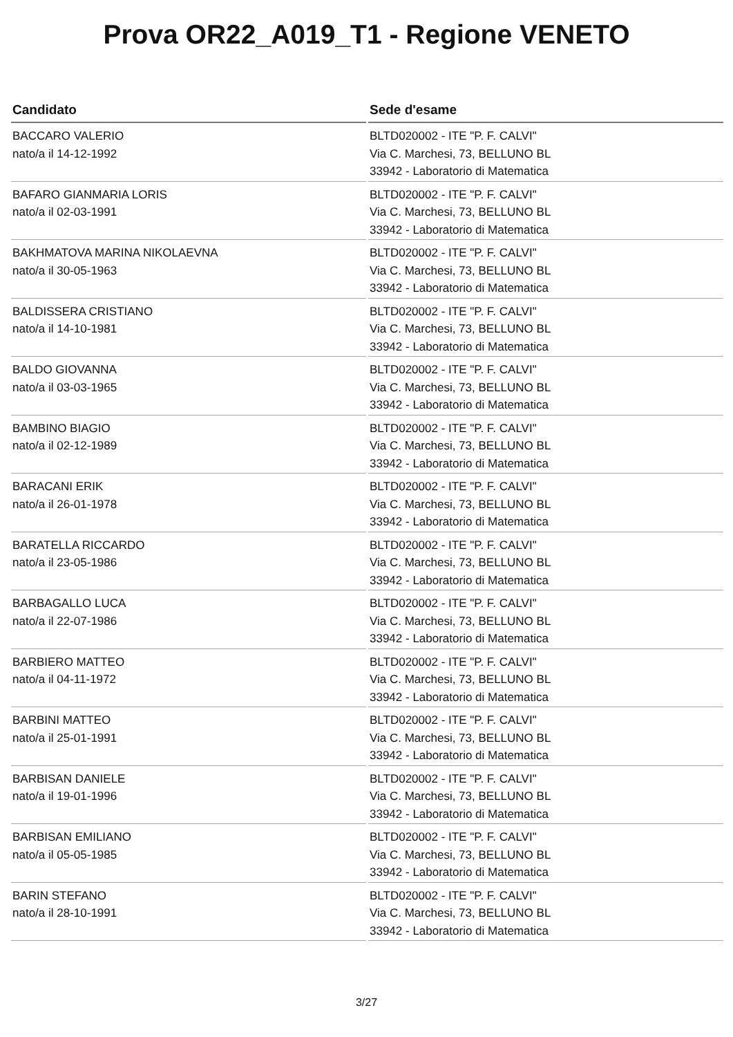Prova OR22_A019_T1 - Regione VENETO
| Candidato | Sede d'esame |
| --- | --- |
| BACCARO VALERIO nato/a il 14-12-1992 | BLTD020002 - ITE "P. F. CALVI" Via C. Marchesi, 73, BELLUNO BL 33942 - Laboratorio di Matematica |
| BAFARO GIANMARIA LORIS nato/a il 02-03-1991 | BLTD020002 - ITE "P. F. CALVI" Via C. Marchesi, 73, BELLUNO BL 33942 - Laboratorio di Matematica |
| BAKHMATOVA MARINA NIKOLAEVNA nato/a il 30-05-1963 | BLTD020002 - ITE "P. F. CALVI" Via C. Marchesi, 73, BELLUNO BL 33942 - Laboratorio di Matematica |
| BALDISSERA CRISTIANO nato/a il 14-10-1981 | BLTD020002 - ITE "P. F. CALVI" Via C. Marchesi, 73, BELLUNO BL 33942 - Laboratorio di Matematica |
| BALDO GIOVANNA nato/a il 03-03-1965 | BLTD020002 - ITE "P. F. CALVI" Via C. Marchesi, 73, BELLUNO BL 33942 - Laboratorio di Matematica |
| BAMBINO BIAGIO nato/a il 02-12-1989 | BLTD020002 - ITE "P. F. CALVI" Via C. Marchesi, 73, BELLUNO BL 33942 - Laboratorio di Matematica |
| BARACANI ERIK nato/a il 26-01-1978 | BLTD020002 - ITE "P. F. CALVI" Via C. Marchesi, 73, BELLUNO BL 33942 - Laboratorio di Matematica |
| BARATELLA RICCARDO nato/a il 23-05-1986 | BLTD020002 - ITE "P. F. CALVI" Via C. Marchesi, 73, BELLUNO BL 33942 - Laboratorio di Matematica |
| BARBAGALLO LUCA nato/a il 22-07-1986 | BLTD020002 - ITE "P. F. CALVI" Via C. Marchesi, 73, BELLUNO BL 33942 - Laboratorio di Matematica |
| BARBIERO MATTEO nato/a il 04-11-1972 | BLTD020002 - ITE "P. F. CALVI" Via C. Marchesi, 73, BELLUNO BL 33942 - Laboratorio di Matematica |
| BARBINI MATTEO nato/a il 25-01-1991 | BLTD020002 - ITE "P. F. CALVI" Via C. Marchesi, 73, BELLUNO BL 33942 - Laboratorio di Matematica |
| BARBISAN DANIELE nato/a il 19-01-1996 | BLTD020002 - ITE "P. F. CALVI" Via C. Marchesi, 73, BELLUNO BL 33942 - Laboratorio di Matematica |
| BARBISAN EMILIANO nato/a il 05-05-1985 | BLTD020002 - ITE "P. F. CALVI" Via C. Marchesi, 73, BELLUNO BL 33942 - Laboratorio di Matematica |
| BARIN STEFANO nato/a il 28-10-1991 | BLTD020002 - ITE "P. F. CALVI" Via C. Marchesi, 73, BELLUNO BL 33942 - Laboratorio di Matematica |
3/27